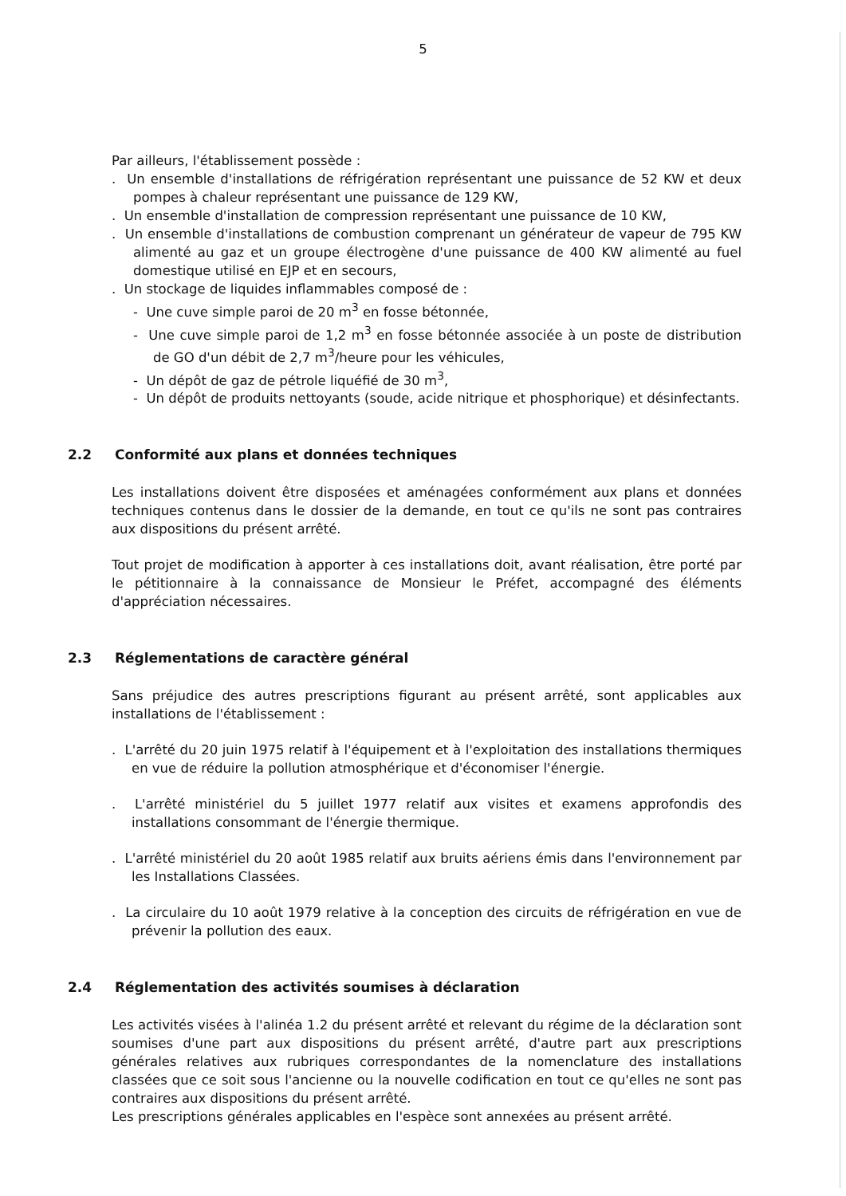5
Par ailleurs, l'établissement possède :
. Un ensemble d'installations de réfrigération représentant une puissance de 52 KW et deux pompes à chaleur représentant une puissance de 129 KW,
. Un ensemble d'installation de compression représentant une puissance de 10 KW,
. Un ensemble d'installations de combustion comprenant un générateur de vapeur de 795 KW alimenté au gaz et un groupe électrogène d'une puissance de 400 KW alimenté au fuel domestique utilisé en EJP et en secours,
. Un stockage de liquides inflammables composé de :
- Une cuve simple paroi de 20 m<sup>3</sup> en fosse bétonnée,
- Une cuve simple paroi de 1,2 m<sup>3</sup> en fosse bétonnée associée à un poste de distribution de GO d'un débit de 2,7 m<sup>3</sup>/heure pour les véhicules,
- Un dépôt de gaz de pétrole liquéfié de 30 m<sup>3</sup>,
- Un dépôt de produits nettoyants (soude, acide nitrique et phosphorique) et désinfectants.
2.2 Conformité aux plans et données techniques
Les installations doivent être disposées et aménagées conformément aux plans et données techniques contenus dans le dossier de la demande, en tout ce qu'ils ne sont pas contraires aux dispositions du présent arrêté.
Tout projet de modification à apporter à ces installations doit, avant réalisation, être porté par le pétitionnaire à la connaissance de Monsieur le Préfet, accompagné des éléments d'appréciation nécessaires.
2.3 Réglementations de caractère général
Sans préjudice des autres prescriptions figurant au présent arrêté, sont applicables aux installations de l'établissement :
. L'arrêté du 20 juin 1975 relatif à l'équipement et à l'exploitation des installations thermiques en vue de réduire la pollution atmosphérique et d'économiser l'énergie.
. L'arrêté ministériel du 5 juillet 1977 relatif aux visites et examens approfondis des installations consommant de l'énergie thermique.
. L'arrêté ministériel du 20 août 1985 relatif aux bruits aériens émis dans l'environnement par les Installations Classées.
. La circulaire du 10 août 1979 relative à la conception des circuits de réfrigération en vue de prévenir la pollution des eaux.
2.4 Réglementation des activités soumises à déclaration
Les activités visées à l'alinéa 1.2 du présent arrêté et relevant du régime de la déclaration sont soumises d'une part aux dispositions du présent arrêté, d'autre part aux prescriptions générales relatives aux rubriques correspondantes de la nomenclature des installations classées que ce soit sous l'ancienne ou la nouvelle codification en tout ce qu'elles ne sont pas contraires aux dispositions du présent arrêté.
Les prescriptions générales applicables en l'espèce sont annexées au présent arrêté.